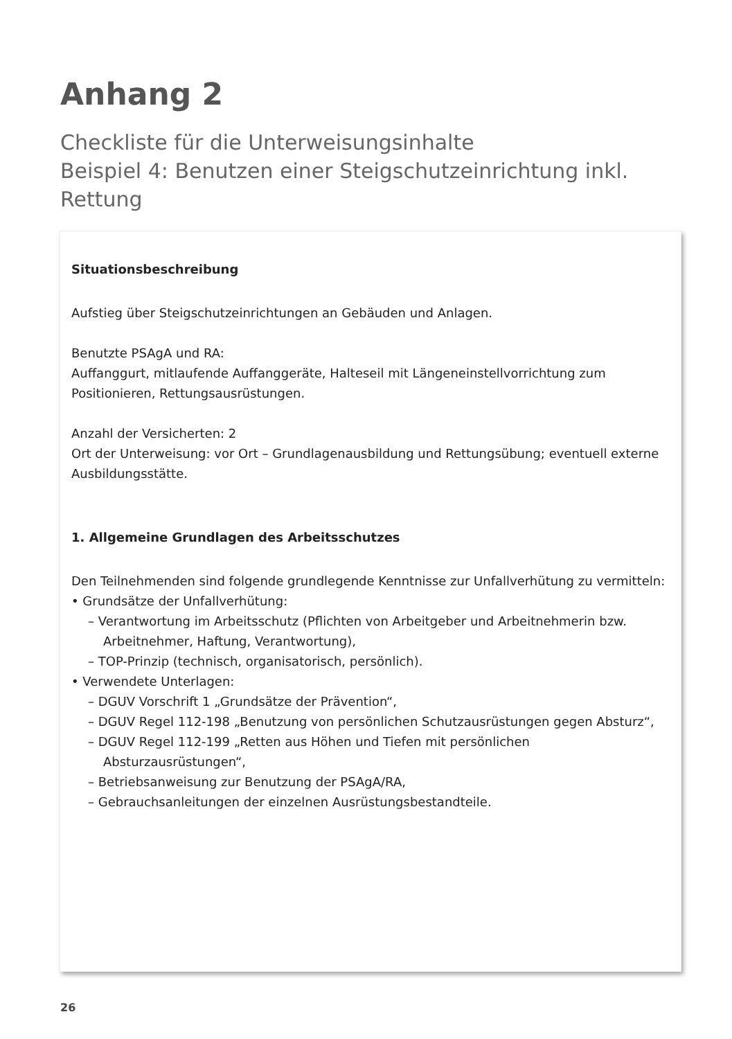Anhang 2
Checkliste für die Unterweisungsinhalte
Beispiel 4: Benutzen einer Steigschutzeinrichtung inkl.
Rettung
Situationsbeschreibung
Aufstieg über Steigschutzeinrichtungen an Gebäuden und Anlagen.
Benutzte PSAgA und RA:
Auffanggurt, mitlaufende Auffanggeräte, Halteseil mit Längeneinstellvorrichtung zum Positionieren, Rettungsausrüstungen.
Anzahl der Versicherten: 2
Ort der Unterweisung: vor Ort – Grundlagenausbildung und Rettungsübung; eventuell externe Ausbildungsstätte.
1. Allgemeine Grundlagen des Arbeitsschutzes
Den Teilnehmenden sind folgende grundlegende Kenntnisse zur Unfallverhütung zu vermitteln:
• Grundsätze der Unfallverhütung:
– Verantwortung im Arbeitsschutz (Pflichten von Arbeitgeber und Arbeitnehmerin bzw. Arbeitnehmer, Haftung, Verantwortung),
– TOP-Prinzip (technisch, organisatorisch, persönlich).
• Verwendete Unterlagen:
– DGUV Vorschrift 1 „Grundsätze der Prävention“,
– DGUV Regel 112-198 „Benutzung von persönlichen Schutzausrüstungen gegen Absturz“,
– DGUV Regel 112-199 „Retten aus Höhen und Tiefen mit persönlichen Absturzausrüstungen“,
– Betriebsanweisung zur Benutzung der PSAgA/RA,
– Gebrauchsanleitungen der einzelnen Ausrüstungsbestandteile.
26